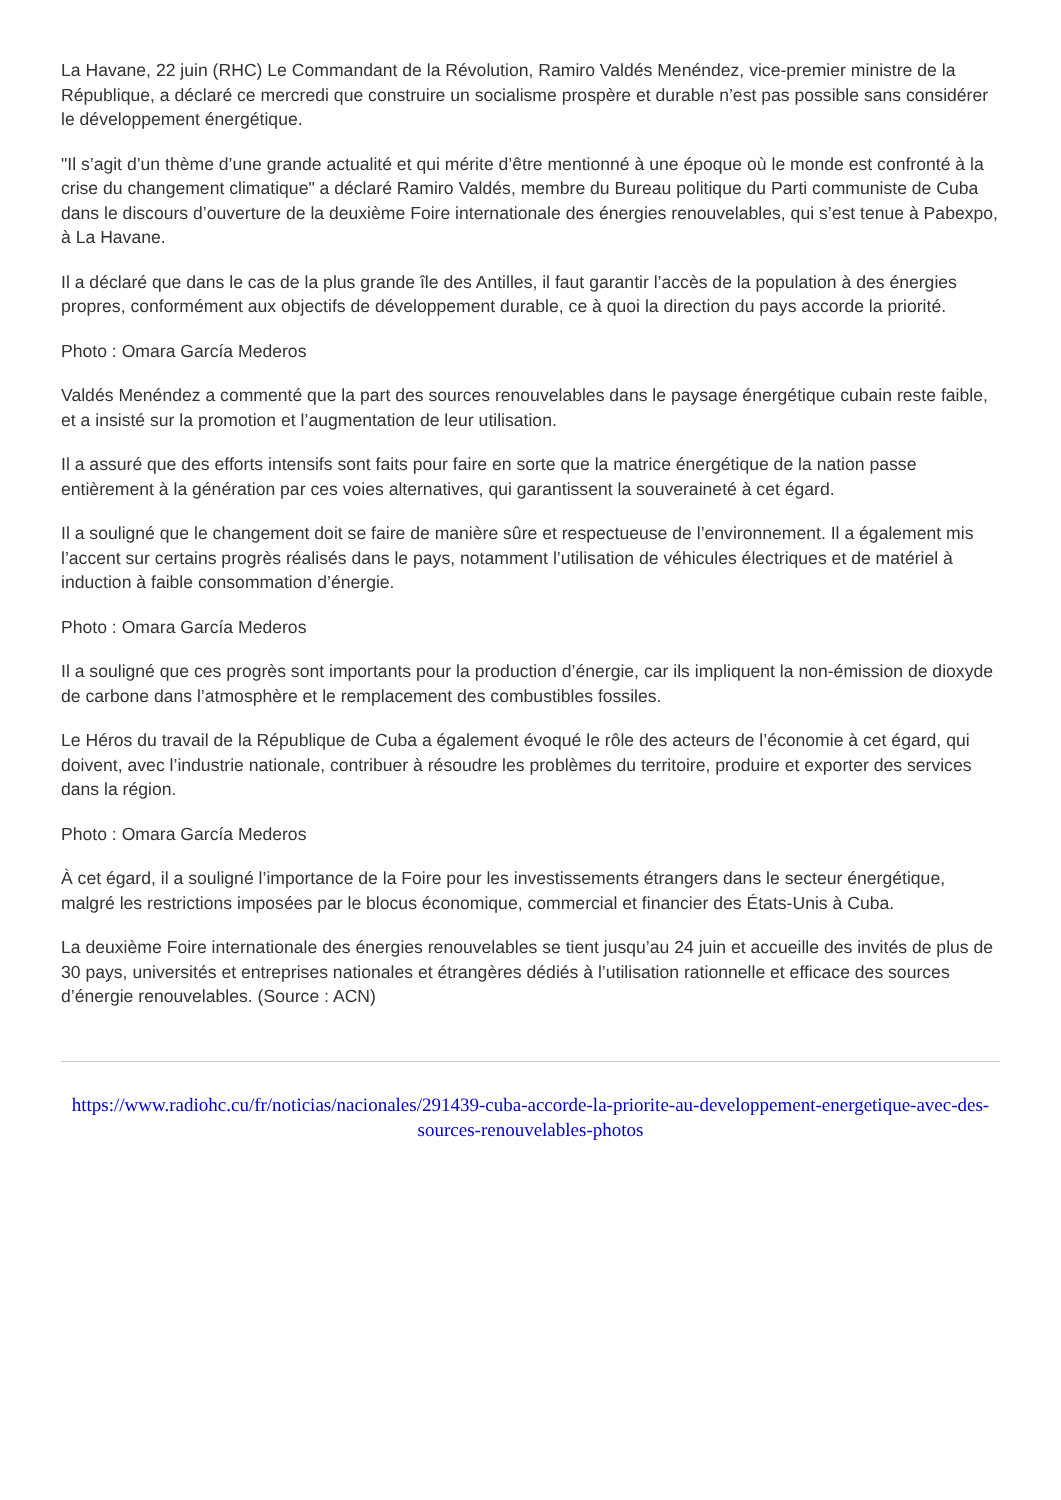La Havane, 22 juin (RHC) Le Commandant de la Révolution, Ramiro Valdés Menéndez, vice-premier ministre de la République, a déclaré ce mercredi que construire un socialisme prospère et durable n’est pas possible sans considérer le développement énergétique.
"Il s’agit d’un thème d’une grande actualité et qui mérite d’être mentionné à une époque où le monde est confronté à la crise du changement climatique" a déclaré Ramiro Valdés, membre du Bureau politique du Parti communiste de Cuba dans le discours d’ouverture de la deuxième Foire internationale des énergies renouvelables, qui s’est tenue à Pabexpo, à La Havane.
Il a déclaré que dans le cas de la plus grande île des Antilles, il faut garantir l’accès de la population à des énergies propres, conformément aux objectifs de développement durable, ce à quoi la direction du pays accorde la priorité.
Photo : Omara García Mederos
Valdés Menéndez a commenté que la part des sources renouvelables dans le paysage énergétique cubain reste faible, et a insisté sur la promotion et l’augmentation de leur utilisation.
Il a assuré que des efforts intensifs sont faits pour faire en sorte que la matrice énergétique de la nation passe entièrement à la génération par ces voies alternatives, qui garantissent la souveraineté à cet égard.
Il a souligné que le changement doit se faire de manière sûre et respectueuse de l’environnement. Il a également mis l’accent sur certains progrès réalisés dans le pays, notamment l’utilisation de véhicules électriques et de matériel à induction à faible consommation d’énergie.
Photo : Omara García Mederos
Il a souligné que ces progrès sont importants pour la production d’énergie, car ils impliquent la non-émission de dioxyde de carbone dans l’atmosphère et le remplacement des combustibles fossiles.
Le Héros du travail de la République de Cuba a également évoqué le rôle des acteurs de l’économie à cet égard, qui doivent, avec l’industrie nationale, contribuer à résoudre les problèmes du territoire, produire et exporter des services dans la région.
Photo : Omara García Mederos
À cet égard, il a souligné l’importance de la Foire pour les investissements étrangers dans le secteur énergétique, malgré les restrictions imposées par le blocus économique, commercial et financier des États-Unis à Cuba.
La deuxième Foire internationale des énergies renouvelables se tient jusqu’au 24 juin et accueille des invités de plus de 30 pays, universités et entreprises nationales et étrangères dédiés à l’utilisation rationnelle et efficace des sources d’énergie renouvelables. (Source : ACN)
https://www.radiohc.cu/fr/noticias/nacionales/291439-cuba-accorde-la-priorite-au-developpement-energetique-avec-des-sources-renouvelables-photos